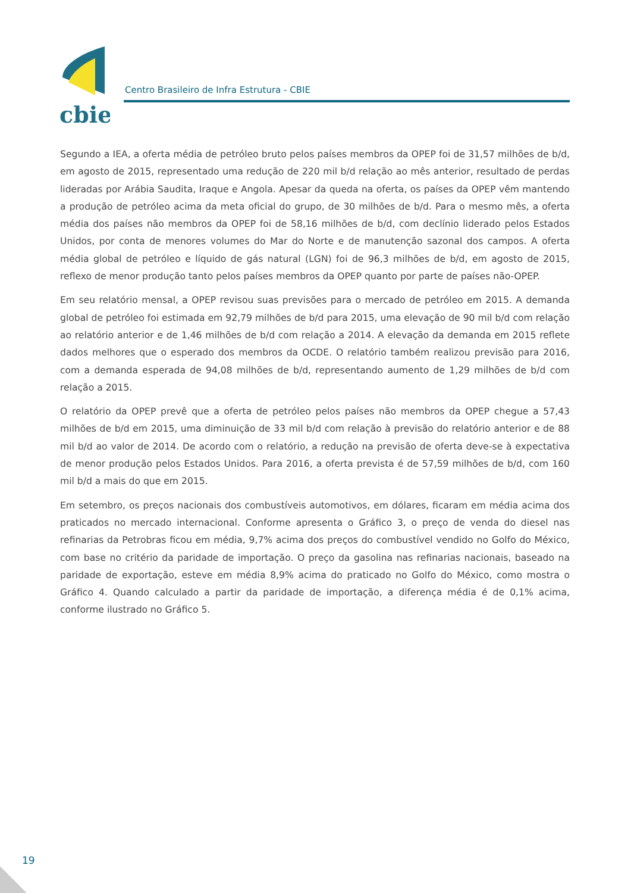cbie
Centro Brasileiro de Infra Estrutura - CBIE
Segundo a IEA, a oferta média de petróleo bruto pelos países membros da OPEP foi de 31,57 milhões de b/d, em agosto de 2015, representado uma redução de 220 mil b/d relação ao mês anterior, resultado de perdas lideradas por Arábia Saudita, Iraque e Angola. Apesar da queda na oferta, os países da OPEP vêm mantendo a produção de petróleo acima da meta oficial do grupo, de 30 milhões de b/d. Para o mesmo mês, a oferta média dos países não membros da OPEP foi de 58,16 milhões de b/d, com declínio liderado pelos Estados Unidos, por conta de menores volumes do Mar do Norte e de manutenção sazonal dos campos. A oferta média global de petróleo e líquido de gás natural (LGN) foi de 96,3 milhões de b/d, em agosto de 2015, reflexo de menor produção tanto pelos países membros da OPEP quanto por parte de países não-OPEP.
Em seu relatório mensal, a OPEP revisou suas previsões para o mercado de petróleo em 2015. A demanda global de petróleo foi estimada em 92,79 milhões de b/d para 2015, uma elevação de 90 mil b/d com relação ao relatório anterior e de 1,46 milhões de b/d com relação a 2014. A elevação da demanda em 2015 reflete dados melhores que o esperado dos membros da OCDE. O relatório também realizou previsão para 2016, com a demanda esperada de 94,08 milhões de b/d, representando aumento de 1,29 milhões de b/d com relação a 2015.
O relatório da OPEP prevê que a oferta de petróleo pelos países não membros da OPEP chegue a 57,43 milhões de b/d em 2015, uma diminuição de 33 mil b/d com relação à previsão do relatório anterior e de 88 mil b/d ao valor de 2014. De acordo com o relatório, a redução na previsão de oferta deve-se à expectativa de menor produção pelos Estados Unidos. Para 2016, a oferta prevista é de 57,59 milhões de b/d, com 160 mil b/d a mais do que em 2015.
Em setembro, os preços nacionais dos combustíveis automotivos, em dólares, ficaram em média acima dos praticados no mercado internacional. Conforme apresenta o Gráfico 3, o preço de venda do diesel nas refinarias da Petrobras ficou em média, 9,7% acima dos preços do combustível vendido no Golfo do México, com base no critério da paridade de importação. O preço da gasolina nas refinarias nacionais, baseado na paridade de exportação, esteve em média 8,9% acima do praticado no Golfo do México, como mostra o Gráfico 4. Quando calculado a partir da paridade de importação, a diferença média é de 0,1% acima, conforme ilustrado no Gráfico 5.
19